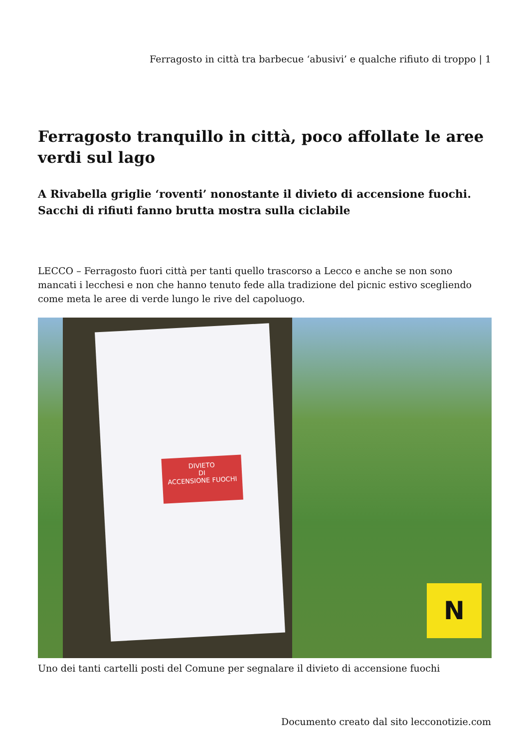Ferragosto in città tra barbecue ‘abusivi’ e qualche rifiuto di troppo | 1
Ferragosto tranquillo in città, poco affollate le aree verdi sul lago
A Rivabella griglie ‘roventi’ nonostante il divieto di accensione fuochi. Sacchi di rifiuti fanno brutta mostra sulla ciclabile
LECCO – Ferragosto fuori città per tanti quello trascorso a Lecco e anche se non sono mancati i lecchesi e non che hanno tenuto fede alla tradizione del picnic estivo scegliendo come meta le aree di verde lungo le rive del capoluogo.
DIVIETO
DI
ACCENSIONE FUOCHI
N
Uno dei tanti cartelli posti del Comune per segnalare il divieto di accensione fuochi
Documento creato dal sito lecconotizie.com